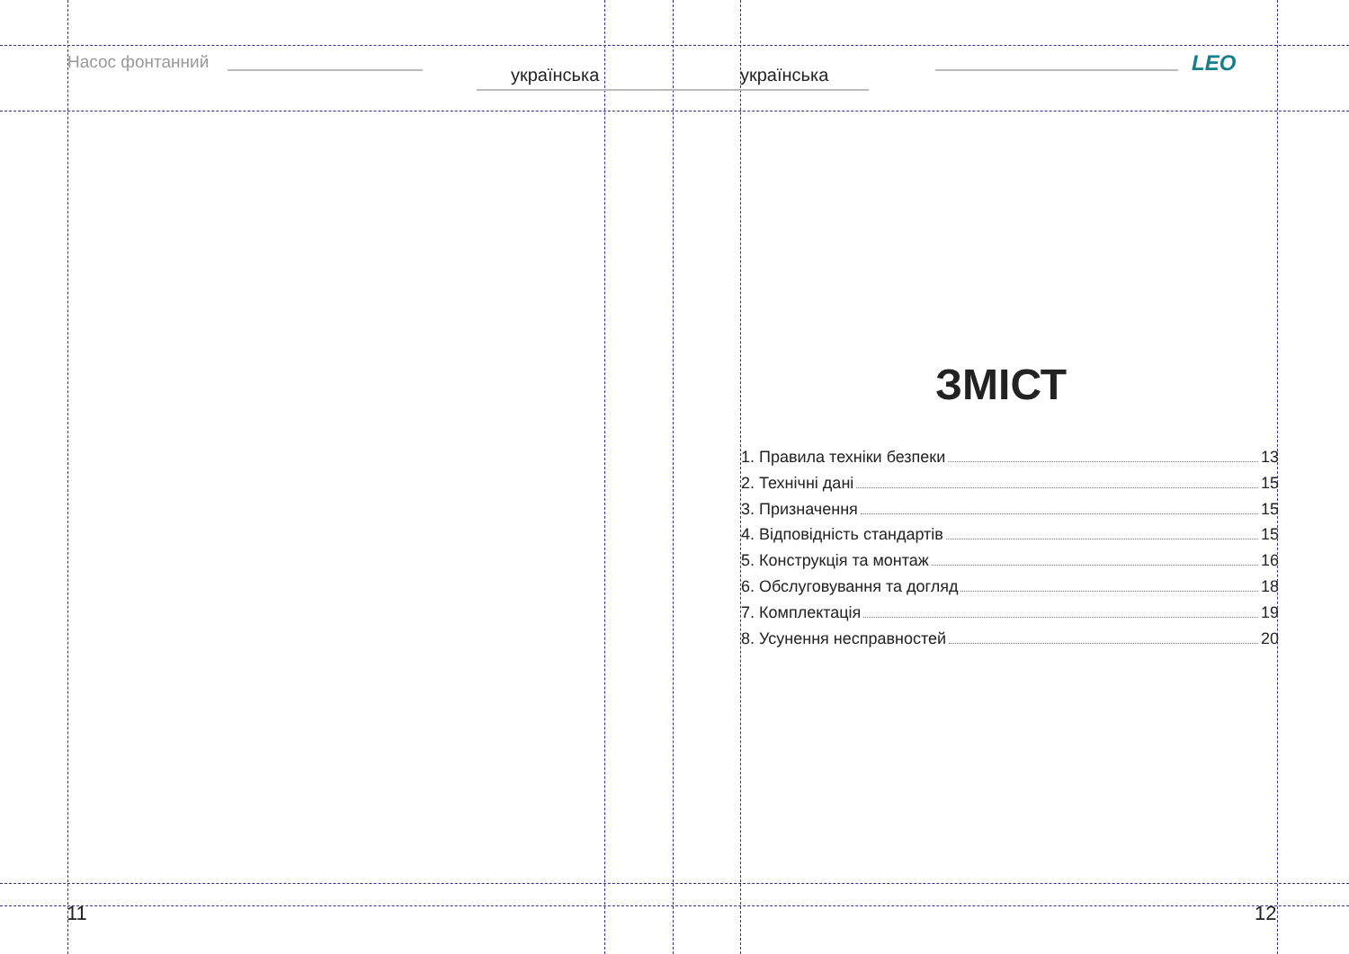Насос фонтанний
українська українська LEO
ЗМІСТ
1. Правила техніки безпеки 13
2. Технічні дані 15
3. Призначення 15
4. Відповідність стандартів 15
5. Конструкція та монтаж 16
6. Обслуговування та догляд 18
7. Комплектація 19
8. Усунення несправностей 20
11 12